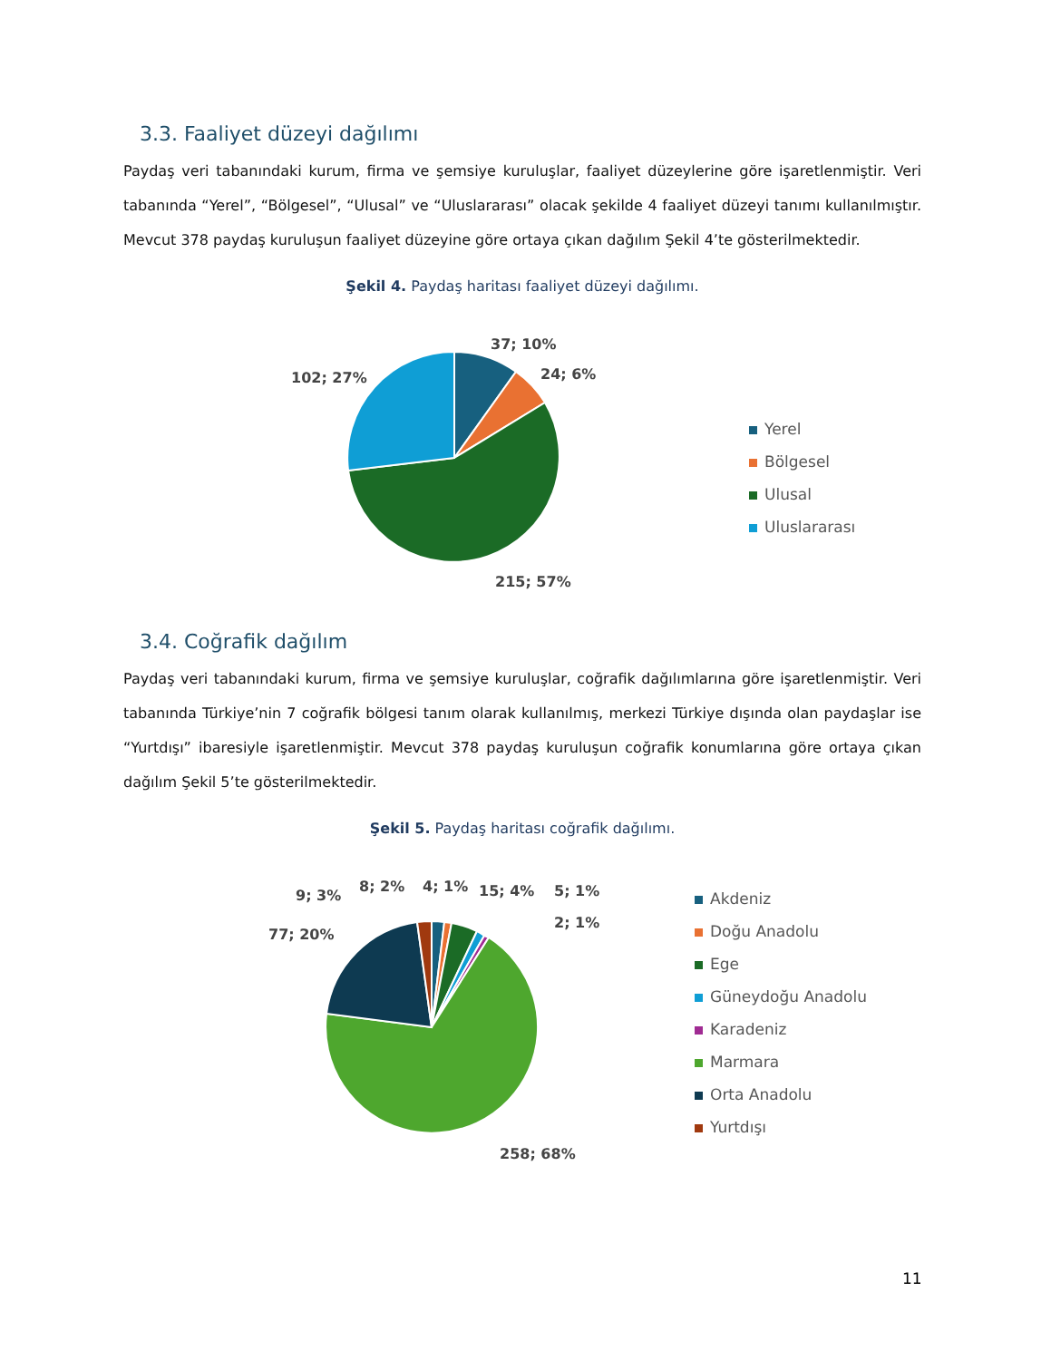3.3. Faaliyet düzeyi dağılımı
Paydaş veri tabanındaki kurum, firma ve şemsiye kuruluşlar, faaliyet düzeylerine göre işaretlenmiştir. Veri tabanında “Yerel”, “Bölgesel”, “Ulusal” ve “Uluslararası” olacak şekilde 4 faaliyet düzeyi tanımı kullanılmıştır. Mevcut 378 paydaş kuruluşun faaliyet düzeyine göre ortaya çıkan dağılım Şekil 4’te gösterilmektedir.
Şekil 4. Paydaş haritası faaliyet düzeyi dağılımı.
37; 10%
24; 6%
102; 27%
215; 57%
Yerel
Bölgesel
Ulusal
Uluslararası
3.4. Coğrafik dağılım
Paydaş veri tabanındaki kurum, firma ve şemsiye kuruluşlar, coğrafik dağılımlarına göre işaretlenmiştir. Veri tabanında Türkiye’nin 7 coğrafik bölgesi tanım olarak kullanılmış, merkezi Türkiye dışında olan paydaşlar ise “Yurtdışı” ibaresiyle işaretlenmiştir. Mevcut 378 paydaş kuruluşun coğrafik konumlarına göre ortaya çıkan dağılım Şekil 5’te gösterilmektedir.
Şekil 5. Paydaş haritası coğrafik dağılımı.
9; 3%
8; 2% 4; 1% 15; 4% 5; 1%
2; 1%
77; 20%
258; 68%
Akdeniz
Doğu Anadolu
Ege
Güneydoğu Anadolu
Karadeniz
Marmara
Orta Anadolu
Yurtdışı
11